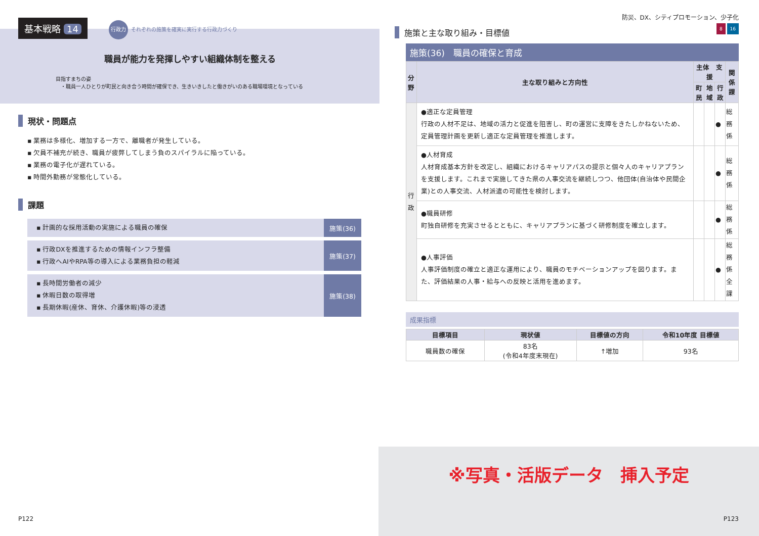基本戦略 14
行政力 それぞれの施策を確実に実行する行政力づくり
職員が能力を発揮しやすい組織体制を整える
目指すまちの姿
　・職員一人ひとりが町民と向き合う時間が確保でき、生きいきしたと働きがいのある職場環境となっている
現状・問題点
▪ 業務は多様化、増加する一方で、離職者が発生している。
▪ 欠員不補充が続き、職員が疲弊してしまう負のスパイラルに陥っている。
▪ 業務の電子化が遅れている。
▪ 時間外勤務が常態化している。
課題
▪ 計画的な採用活動の実施による職員の確保
施策(36)
▪ 行政DXを推進するための情報インフラ整備
▪ 行政へAIやRPA等の導入による業務負担の軽減
施策(37)
▪ 長時間労働者の減少
▪ 休暇日数の取得増
▪ 長期休暇(産休、育休、介護休暇)等の浸透
施策(38)
P122
防災、DX、シティプロモーション、少子化
施策と主な取り組み・目標値 8 16
施策(36)　職員の確保と育成
| 分野 | 主な取り組みと方向性 | 主体 支援 | | | 関係課 |
| --- | --- | --- | --- | --- | --- |
| | | 町民 | 地域 | 行政 | |
| 行 政 | ●適正な定員管理 行政の人材不足は、地域の活力と促進を阻害し、町の運営に支障をきたしかねないため、定員管理計画を更新し適正な定員管理を推進します。 | | | ● | 総務係 |
| | ●人材育成 人材育成基本方針を改定し、組織におけるキャリアパスの提示と個々人のキャリアプランを支援します。これまで実施してきた県の人事交流を継続しつつ、他団体(自治体や民間企業)との人事交流、人材派遣の可能性を検討します。 | | | ● | 総務係 |
| | ●職員研修 町独自研修を充実させるとともに、キャリアプランに基づく研修制度を確立します。 | | | ● | 総務係 |
| | ●人事評価 人事評価制度の確立と適正な運用により、職員のモチベーションアップを図ります。また、評価結果の人事・給与への反映と活用を進めます。 | | | ● | 総務係 全課 |
成果指標
| 目標項目 | 現状値 | 目標値の方向 | 令和10年度 目標値 |
| --- | --- | --- | --- |
| 職員数の確保 | 83名 (令和4年度末現在) | ↑増加 | 93名 |
※写真・活版データ　挿入予定
P123